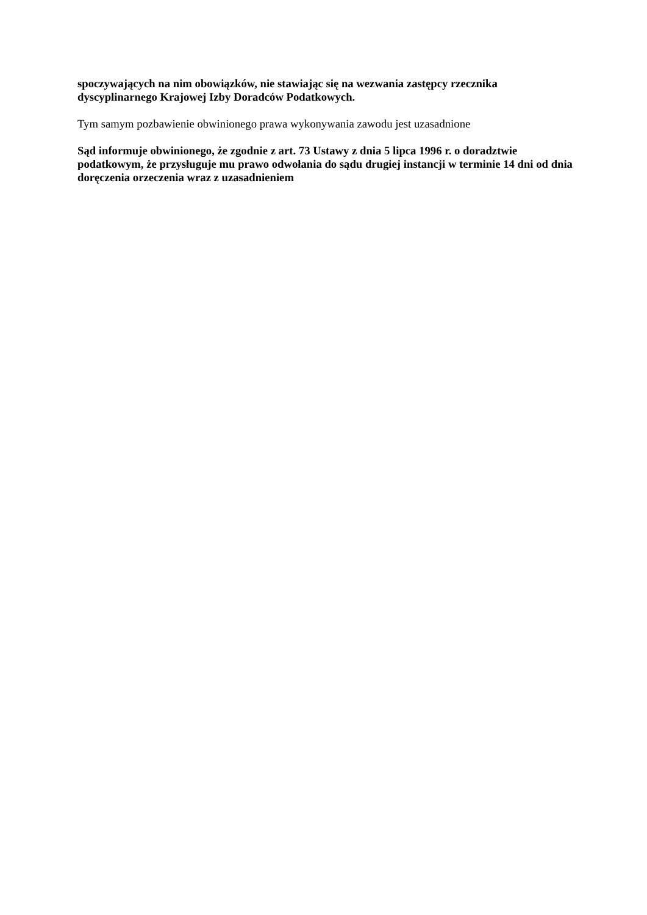spoczywających na nim obowiązków, nie stawiając się na wezwania zastępcy rzecznika dyscyplinarnego Krajowej Izby Doradców Podatkowych.
Tym samym pozbawienie obwinionego prawa wykonywania zawodu jest uzasadnione
Sąd informuje obwinionego, że zgodnie z art. 73 Ustawy z dnia 5 lipca 1996 r. o doradztwie podatkowym, że przysługuje mu prawo odwołania do sądu drugiej instancji w terminie 14 dni od dnia doręczenia orzeczenia wraz z uzasadnieniem